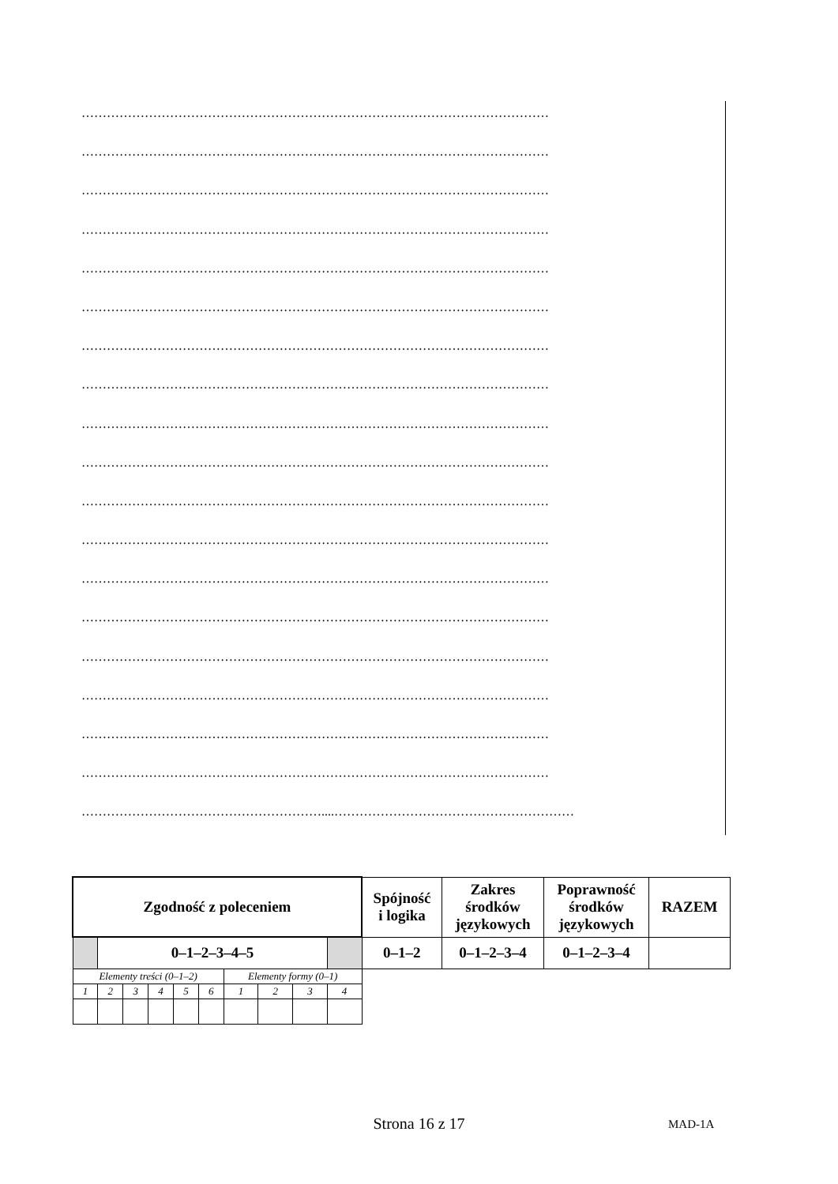…………………………………………………………………………………………………
…………………………………………………………………………………………………
…………………………………………………………………………………………………
…………………………………………………………………………………………………
…………………………………………………………………………………………………
…………………………………………………………………………………………………
…………………………………………………………………………………………………
…………………………………………………………………………………………………
…………………………………………………………………………………………………
…………………………………………………………………………………………………
…………………………………………………………………………………………………
…………………………………………………………………………………………………
…………………………………………………………………………………………………
…………………………………………………………………………………………………
…………………………………………………………………………………………………
…………………………………………………………………………………………………
…………………………………………………………………………………………………
…………………………………………………………………………………………………
…………………………………………………....…………………………………………………
| Zgodność z poleceniem | | | | | | | | | | Spójność i logika | Zakres środków językowych | Poprawność środków językowych | RAZEM |
| | 0–1–2–3–4–5 | | | | | | | | | 0–1–2 | 0–1–2–3–4 | 0–1–2–3–4 | |
| Elementy treści (0–1–2) | | | | | | Elementy formy (0–1) | | | | | | | |
| 1 | 2 | 3 | 4 | 5 | 6 | 1 | 2 | 3 | 4 | | | | |
Strona 16 z 17 MAD-1A